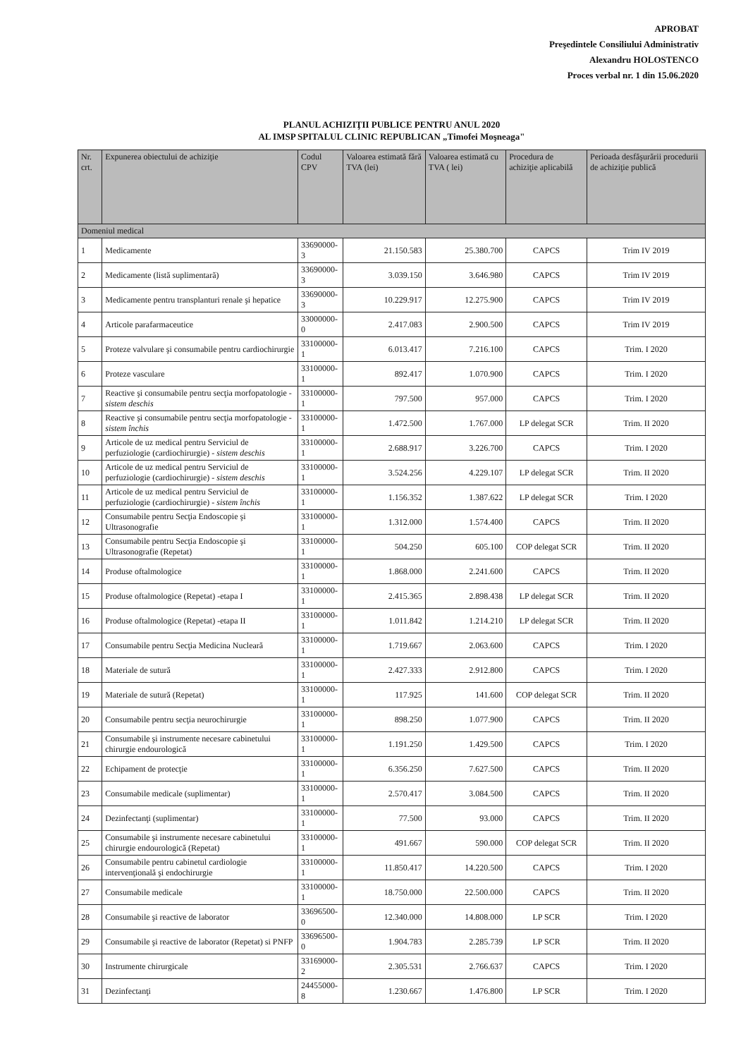APROBAT
Preşedintele Consiliului Administrativ
Alexandru HOLOSTENCO
Proces verbal nr. 1 din 15.06.2020
PLANUL ACHIZIŢII PUBLICE PENTRU ANUL 2020
AL IMSP SPITALUL CLINIC REPUBLICAN „Timofei Moşneaga"
| Nr. crt. | Expunerea obiectului de achiziţie | Codul CPV | Valoarea estimată fără TVA (lei) | Valoarea estimată cu TVA ( lei) | Procedura de achiziţie aplicabilă | Perioada desfăşurării procedurii de achiziţie publică |
| --- | --- | --- | --- | --- | --- | --- |
| Domeniul medical | | | | | | |
| 1 | Medicamente | 33690000-3 | 21.150.583 | 25.380.700 | CAPCS | Trim IV 2019 |
| 2 | Medicamente (listă suplimentară) | 33690000-3 | 3.039.150 | 3.646.980 | CAPCS | Trim IV 2019 |
| 3 | Medicamente pentru transplanturi renale şi hepatice | 33690000-3 | 10.229.917 | 12.275.900 | CAPCS | Trim IV 2019 |
| 4 | Articole parafarmaceutice | 33000000-0 | 2.417.083 | 2.900.500 | CAPCS | Trim IV 2019 |
| 5 | Proteze valvulare şi consumabile pentru cardiochirurgie | 33100000-1 | 6.013.417 | 7.216.100 | CAPCS | Trim. I 2020 |
| 6 | Proteze vasculare | 33100000-1 | 892.417 | 1.070.900 | CAPCS | Trim. I 2020 |
| 7 | Reactive şi consumabile pentru secţia morfopatologie - sistem deschis | 33100000-1 | 797.500 | 957.000 | CAPCS | Trim. I 2020 |
| 8 | Reactive şi consumabile pentru secţia morfopatologie - sistem închis | 33100000-1 | 1.472.500 | 1.767.000 | LP delegat SCR | Trim. II 2020 |
| 9 | Articole de uz medical pentru Serviciul de perfuziologie (cardiochirurgie) - sistem deschis | 33100000-1 | 2.688.917 | 3.226.700 | CAPCS | Trim. I 2020 |
| 10 | Articole de uz medical pentru Serviciul de perfuziologie (cardiochirurgie) - sistem deschis | 33100000-1 | 3.524.256 | 4.229.107 | LP delegat SCR | Trim. II 2020 |
| 11 | Articole de uz medical pentru Serviciul de perfuziologie (cardiochirurgie) - sistem închis | 33100000-1 | 1.156.352 | 1.387.622 | LP delegat SCR | Trim. I 2020 |
| 12 | Consumabile pentru Secţia Endoscopie şi Ultrasonografie | 33100000-1 | 1.312.000 | 1.574.400 | CAPCS | Trim. II 2020 |
| 13 | Consumabile pentru Secţia Endoscopie şi Ultrasonografie (Repetat) | 33100000-1 | 504.250 | 605.100 | COP delegat SCR | Trim. II 2020 |
| 14 | Produse oftalmologice | 33100000-1 | 1.868.000 | 2.241.600 | CAPCS | Trim. II 2020 |
| 15 | Produse oftalmologice (Repetat) -etapa I | 33100000-1 | 2.415.365 | 2.898.438 | LP delegat SCR | Trim. II 2020 |
| 16 | Produse oftalmologice (Repetat) -etapa II | 33100000-1 | 1.011.842 | 1.214.210 | LP delegat SCR | Trim. II 2020 |
| 17 | Consumabile pentru Secţia Medicina Nucleară | 33100000-1 | 1.719.667 | 2.063.600 | CAPCS | Trim. I 2020 |
| 18 | Materiale de sutură | 33100000-1 | 2.427.333 | 2.912.800 | CAPCS | Trim. I 2020 |
| 19 | Materiale de sutură (Repetat) | 33100000-1 | 117.925 | 141.600 | COP delegat SCR | Trim. II 2020 |
| 20 | Consumabile pentru secţia neurochirurgie | 33100000-1 | 898.250 | 1.077.900 | CAPCS | Trim. II 2020 |
| 21 | Consumabile şi instrumente necesare cabinetului chirurgie endourologică | 33100000-1 | 1.191.250 | 1.429.500 | CAPCS | Trim. I 2020 |
| 22 | Echipament de protecţie | 33100000-1 | 6.356.250 | 7.627.500 | CAPCS | Trim. II 2020 |
| 23 | Consumabile medicale (suplimentar) | 33100000-1 | 2.570.417 | 3.084.500 | CAPCS | Trim. II 2020 |
| 24 | Dezinfectanţi (suplimentar) | 33100000-1 | 77.500 | 93.000 | CAPCS | Trim. II 2020 |
| 25 | Consumabile şi instrumente necesare cabinetului chirurgie endourologică (Repetat) | 33100000-1 | 491.667 | 590.000 | COP delegat SCR | Trim. II 2020 |
| 26 | Consumabile pentru cabinetul cardiologie intervenţională şi endochirurgie | 33100000-1 | 11.850.417 | 14.220.500 | CAPCS | Trim. I 2020 |
| 27 | Consumabile medicale | 33100000-1 | 18.750.000 | 22.500.000 | CAPCS | Trim. II 2020 |
| 28 | Consumabile şi reactive de laborator | 33696500-0 | 12.340.000 | 14.808.000 | LP SCR | Trim. I 2020 |
| 29 | Consumabile şi reactive de laborator (Repetat) si PNFP | 33696500-0 | 1.904.783 | 2.285.739 | LP SCR | Trim. II 2020 |
| 30 | Instrumente chirurgicale | 33169000-2 | 2.305.531 | 2.766.637 | CAPCS | Trim. I 2020 |
| 31 | Dezinfectanţi | 24455000-8 | 1.230.667 | 1.476.800 | LP SCR | Trim. I 2020 |